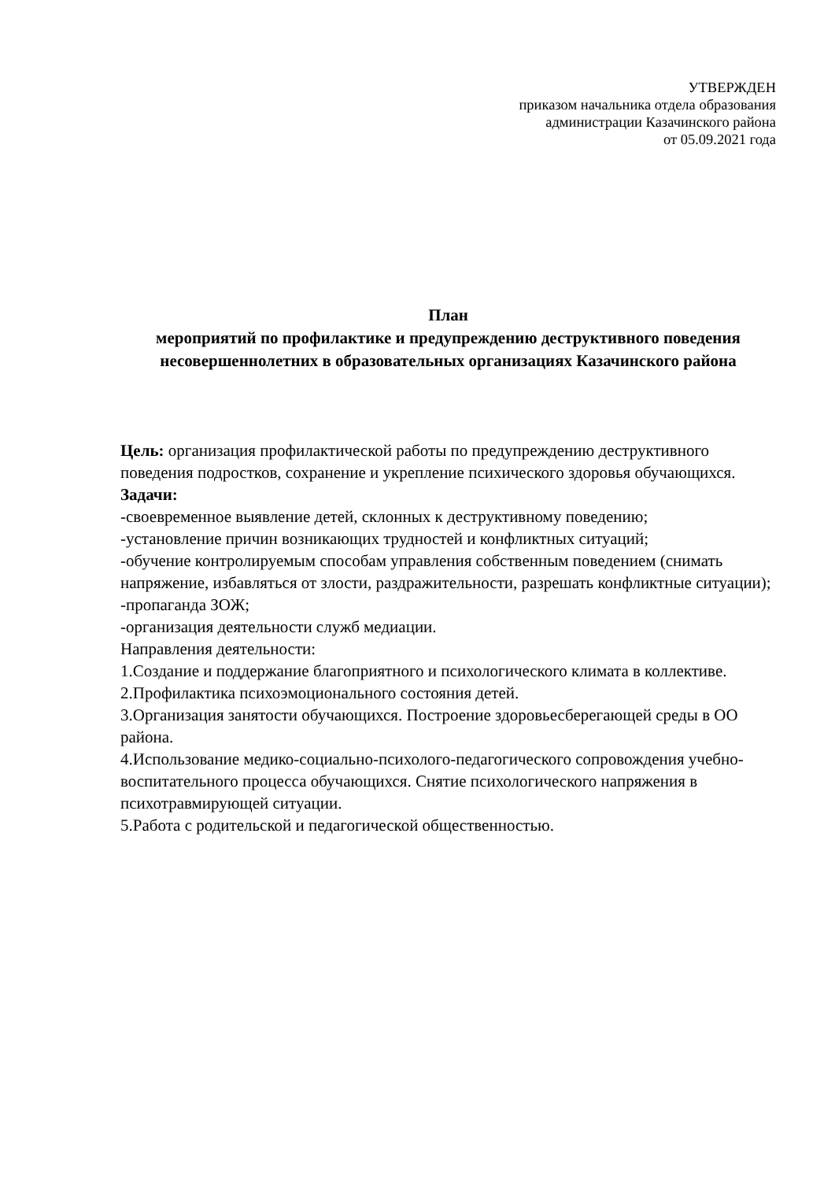УТВЕРЖДЕН
приказом начальника отдела образования
администрации Казачинского района
от 05.09.2021 года
План
мероприятий по профилактике и предупреждению деструктивного поведения несовершеннолетних в образовательных организациях Казачинского района
Цель: организация профилактической работы по предупреждению деструктивного поведения подростков, сохранение и укрепление психического здоровья обучающихся.
Задачи:
-своевременное выявление детей, склонных к деструктивному поведению;
-установление причин возникающих трудностей и конфликтных ситуаций;
-обучение контролируемым способам управления собственным поведением (снимать напряжение, избавляться от злости, раздражительности, разрешать конфликтные ситуации);
-пропаганда ЗОЖ;
-организация деятельности служб медиации.
Направления деятельности:
1.Создание и поддержание благоприятного и психологического климата в коллективе.
2.Профилактика психоэмоционального состояния детей.
3.Организация занятости обучающихся. Построение здоровьесберегающей среды в ОО района.
4.Использование медико-социально-психолого-педагогического сопровождения учебно-воспитательного процесса обучающихся. Снятие психологического напряжения в психотравмирующей ситуации.
5.Работа с родительской и педагогической общественностью.